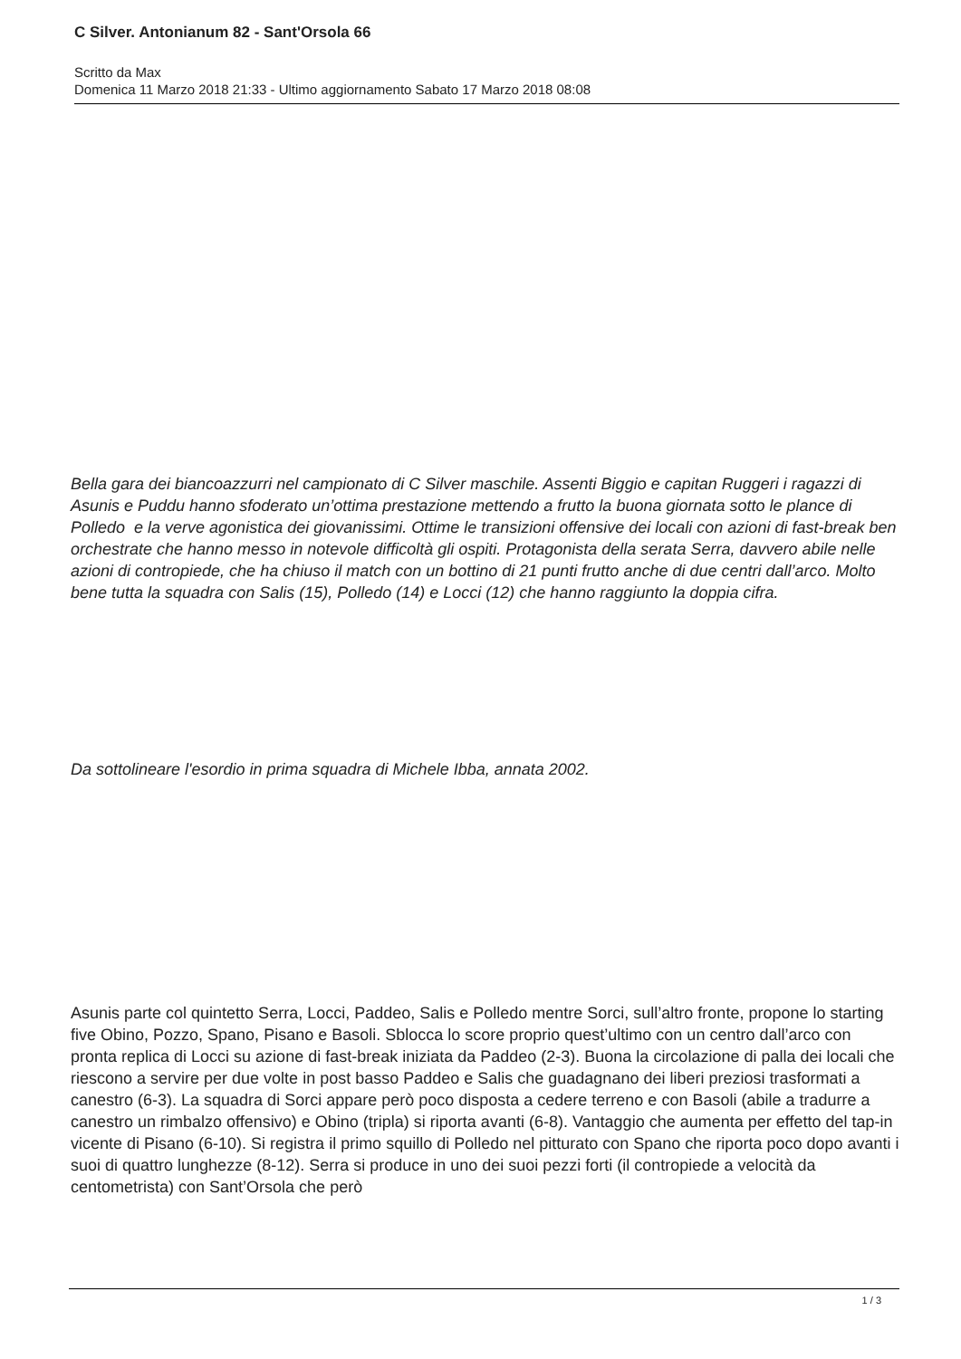C Silver. Antonianum 82 - Sant'Orsola 66
Scritto da Max
Domenica 11 Marzo 2018 21:33 - Ultimo aggiornamento Sabato 17 Marzo 2018 08:08
Bella gara dei biancoazzurri nel campionato di C Silver maschile. Assenti Biggio e capitan Ruggeri i ragazzi di Asunis e Puddu hanno sfoderato un’ottima prestazione mettendo a frutto la buona giornata sotto le plance di Polledo e la verve agonistica dei giovanissimi. Ottime le transizioni offensive dei locali con azioni di fast-break ben orchestrate che hanno messo in notevole difficoltà gli ospiti. Protagonista della serata Serra, davvero abile nelle azioni di contropiede, che ha chiuso il match con un bottino di 21 punti frutto anche di due centri dall’arco. Molto bene tutta la squadra con Salis (15), Polledo (14) e Locci (12) che hanno raggiunto la doppia cifra.
Da sottolineare l'esordio in prima squadra di Michele Ibba, annata 2002.
Asunis parte col quintetto Serra, Locci, Paddeo, Salis e Polledo mentre Sorci, sull’altro fronte, propone lo starting five Obino, Pozzo, Spano, Pisano e Basoli. Sblocca lo score proprio quest’ultimo con un centro dall’arco con pronta replica di Locci su azione di fast-break iniziata da Paddeo (2-3). Buona la circolazione di palla dei locali che riescono a servire per due volte in post basso Paddeo e Salis che guadagnano dei liberi preziosi trasformati a canestro (6-3). La squadra di Sorci appare però poco disposta a cedere terreno e con Basoli (abile a tradurre a canestro un rimbalzo offensivo) e Obino (tripla) si riporta avanti (6-8). Vantaggio che aumenta per effetto del tap-in vicente di Pisano (6-10). Si registra il primo squillo di Polledo nel pitturato con Spano che riporta poco dopo avanti i suoi di quattro lunghezze (8-12). Serra si produce in uno dei suoi pezzi forti (il contropiede a velocità da centometrista) con Sant’Orsola che però
1 / 3